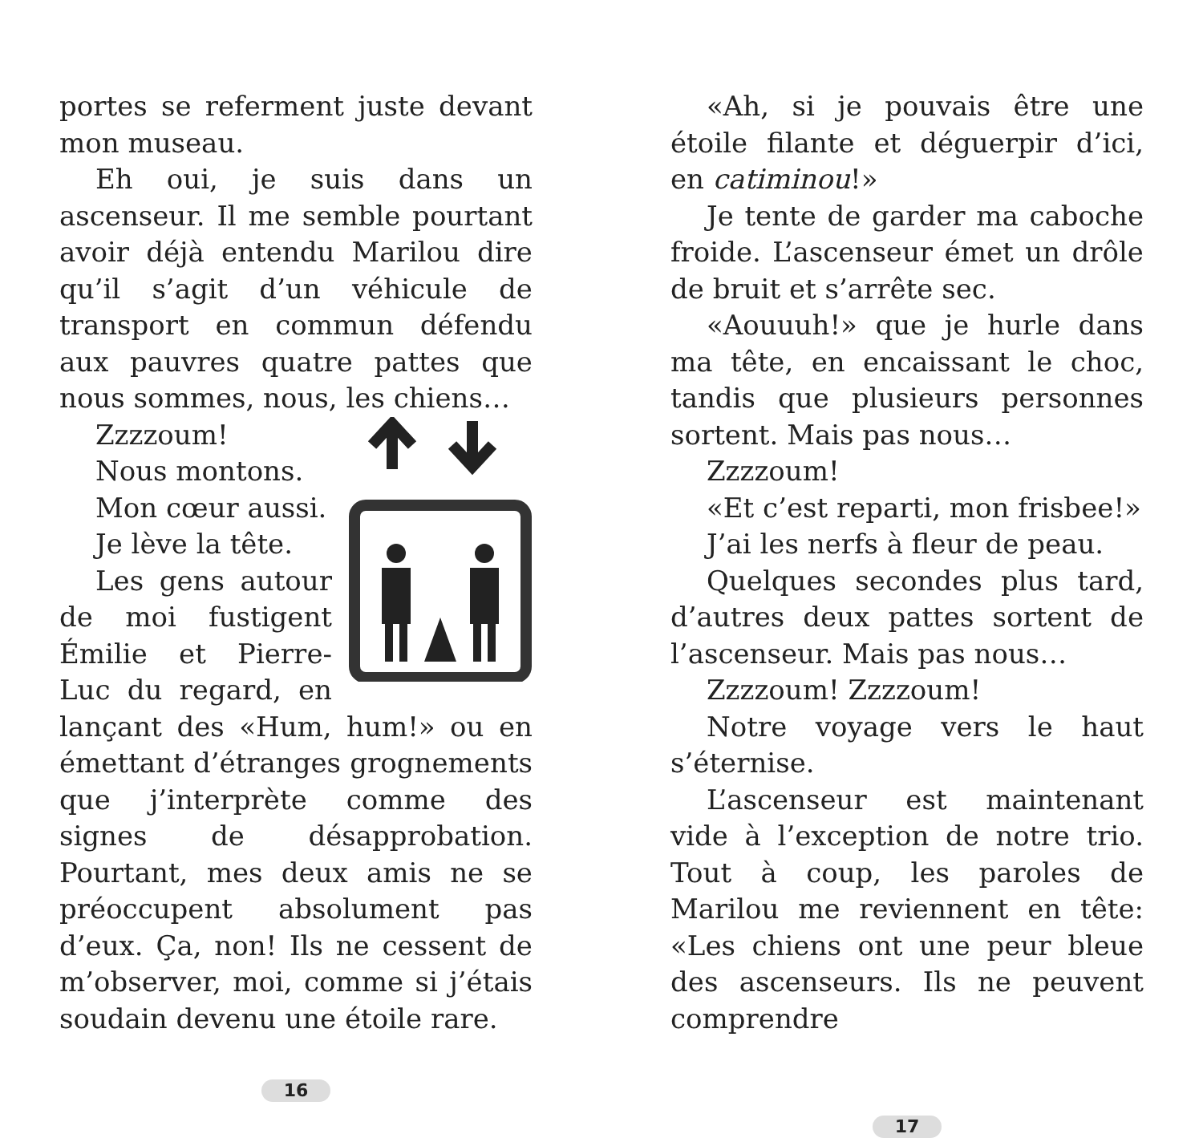portes se referment juste devant mon museau.
Eh oui, je suis dans un ascenseur. Il me semble pourtant avoir déjà entendu Marilou dire qu’il s’agit d’un véhicule de transport en commun défendu aux pauvres quatre pattes que nous sommes, nous, les chiens…
Zzzzoum!
Nous montons.
Mon cœur aussi.
Je lève la tête.
Les gens autour de moi fustigent Émilie et Pierre-Luc du regard, en lançant des «Hum, hum!» ou en émettant d’étranges grognements que j’interprète comme des signes de désapprobation. Pourtant, mes deux amis ne se préoccupent absolument pas d’eux. Ça, non! Ils ne cessent de m’observer, moi, comme si j’étais soudain devenu une étoile rare.
16
«Ah, si je pouvais être une étoile filante et déguerpir d’ici, en catiminou!»
Je tente de garder ma caboche froide. L’ascenseur émet un drôle de bruit et s’arrête sec.
«Aouuuh!» que je hurle dans ma tête, en encaissant le choc, tandis que plusieurs personnes sortent. Mais pas nous…
Zzzzoum!
«Et c’est reparti, mon frisbee!»
J’ai les nerfs à fleur de peau.
Quelques secondes plus tard, d’autres deux pattes sortent de l’ascenseur. Mais pas nous…
Zzzzoum! Zzzzoum!
Notre voyage vers le haut s’éternise.
L’ascenseur est maintenant vide à l’exception de notre trio. Tout à coup, les paroles de Marilou me reviennent en tête: «Les chiens ont une peur bleue des ascenseurs. Ils ne peuvent comprendre
17